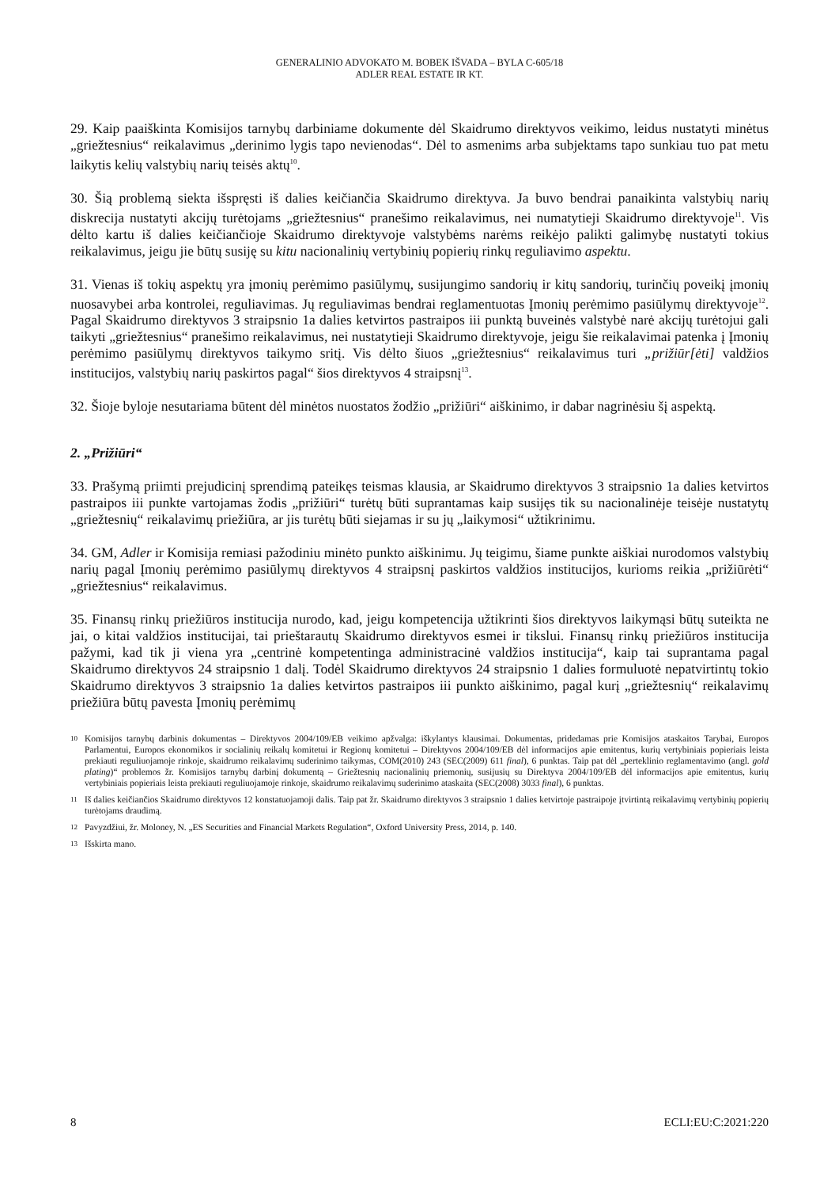GENERALINIO ADVOKATO M. BOBEK IŠVADA – BYLA C-605/18
ADLER REAL ESTATE IR KT.
29. Kaip paaiškinta Komisijos tarnybų darbiniame dokumente dėl Skaidrumo direktyvos veikimo, leidus nustatyti minėtus „griežtesnius“ reikalavimus „derinimo lygis tapo nevienodas“. Dėl to asmenims arba subjektams tapo sunkiau tuo pat metu laikytis kelių valstybių narių teisės aktų<sup>10</sup>.
30. Šią problemą siekta išspręsti iš dalies keičiančia Skaidrumo direktyva. Ja buvo bendrai panaikinta valstybių narių diskrecija nustatyti akcijų turėtojams „griežtesnius“ pranešimo reikalavimus, nei numatytieji Skaidrumo direktyvoje<sup>11</sup>. Vis dėlto kartu iš dalies keičiančioje Skaidrumo direktyvoje valstybėms narėms reikėjo palikti galimybę nustatyti tokius reikalavimus, jeigu jie būtų susiję su kitu nacionalinių vertybinių popierių rinkų reguliavimo aspektu.
31. Vienas iš tokių aspektų yra įmonių perėmimo pasiūlymų, susijungimo sandorių ir kitų sandorių, turinčių poveikį įmonių nuosavybei arba kontrolei, reguliavimas. Jų reguliavimas bendrai reglamentuotas Įmonių perėmimo pasiūlymų direktyvoje<sup>12</sup>. Pagal Skaidrumo direktyvos 3 straipsnio 1a dalies ketvirtos pastraipos iii punktą buveinės valstybė narė akcijų turėtojui gali taikyti „griežtesnius“ pranešimo reikalavimus, nei nustatytieji Skaidrumo direktyvoje, jeigu šie reikalavimai patenka į Įmonių perėmimo pasiūlymų direktyvos taikymo sritį. Vis dėlto šiuos „griežtesnius“ reikalavimus turi „prižiūr[ėti] valdžios institucijos, valstybių narių paskirtos pagal“ šios direktyvos 4 straipsnį<sup>13</sup>.
32. Šioje byloje nesutariama būtent dėl minėtos nuostatos žodžio „prižiūri“ aiškinimo, ir dabar nagrinėsiu šį aspektą.
2. „Prižiūri“
33. Prašymą priimti prejudicinį sprendimą pateikęs teismas klausia, ar Skaidrumo direktyvos 3 straipsnio 1a dalies ketvirtos pastraipos iii punkte vartojamas žodis „prižiūri“ turėtų būti suprantamas kaip susijęs tik su nacionalinėje teisėje nustatytų „griežtesnių“ reikalavimų priežiūra, ar jis turėtų būti siejamas ir su jų „laikymosi“ užtikrinimu.
34. GM, Adler ir Komisija remiasi pažodiniu minėto punkto aiškinimu. Jų teigimu, šiame punkte aiškiai nurodomos valstybių narių pagal Įmonių perėmimo pasiūlymų direktyvos 4 straipsnį paskirtos valdžios institucijos, kurioms reikia „prižiūrėti“ „griežtesnius“ reikalavimus.
35. Finansų rinkų priežiūros institucija nurodo, kad, jeigu kompetencija užtikrinti šios direktyvos laikymąsi būtų suteikta ne jai, o kitai valdžios institucijai, tai prieštarautų Skaidrumo direktyvos esmei ir tikslui. Finansų rinkų priežiūros institucija pažymi, kad tik ji viena yra „centrinė kompetentinga administracinė valdžios institucija“, kaip tai suprantama pagal Skaidrumo direktyvos 24 straipsnio 1 dalį. Todėl Skaidrumo direktyvos 24 straipsnio 1 dalies formuluotė nepatvirtintų tokio Skaidrumo direktyvos 3 straipsnio 1a dalies ketvirtos pastraipos iii punkto aiškinimo, pagal kurį „griežtesnių“ reikalavimų priežiūra būtų pavesta Įmonių perėmimų
10 Komisijos tarnybų darbinis dokumentas – Direktyvos 2004/109/EB veikimo apžvalga: iškylantys klausimai. Dokumentas, pridedamas prie Komisijos ataskaitos Tarybai, Europos Parlamentui, Europos ekonomikos ir socialinių reikalų komitetui ir Regionų komitetui – Direktyvos 2004/109/EB dėl informacijos apie emitentus, kurių vertybiniais popieriais leista prekiauti reguliuojamoje rinkoje, skaidrumo reikalavimų suderinimo taikymas, COM(2010) 243 (SEC(2009) 611 final), 6 punktas. Taip pat dėl „perteklinio reglamentavimo (angl. gold plating)“ problemos žr. Komisijos tarnybų darbinį dokumentą – Griežtesnių nacionalinių priemonių, susijusių su Direktyva 2004/109/EB dėl informacijos apie emitentus, kurių vertybiniais popieriais leista prekiauti reguliuojamoje rinkoje, skaidrumo reikalavimų suderinimo ataskaita (SEC(2008) 3033 final), 6 punktas.
11 Iš dalies keičiančios Skaidrumo direktyvos 12 konstatuojamoji dalis. Taip pat žr. Skaidrumo direktyvos 3 straipsnio 1 dalies ketvirtoje pastraipoje įtvirtintą reikalavimų vertybinių popierių turėtojams draudimą.
12 Pavyzdžiui, žr. Moloney, N. „ES Securities and Financial Markets Regulation“, Oxford University Press, 2014, p. 140.
13 Išskirta mano.
8 ECLI:EU:C:2021:220